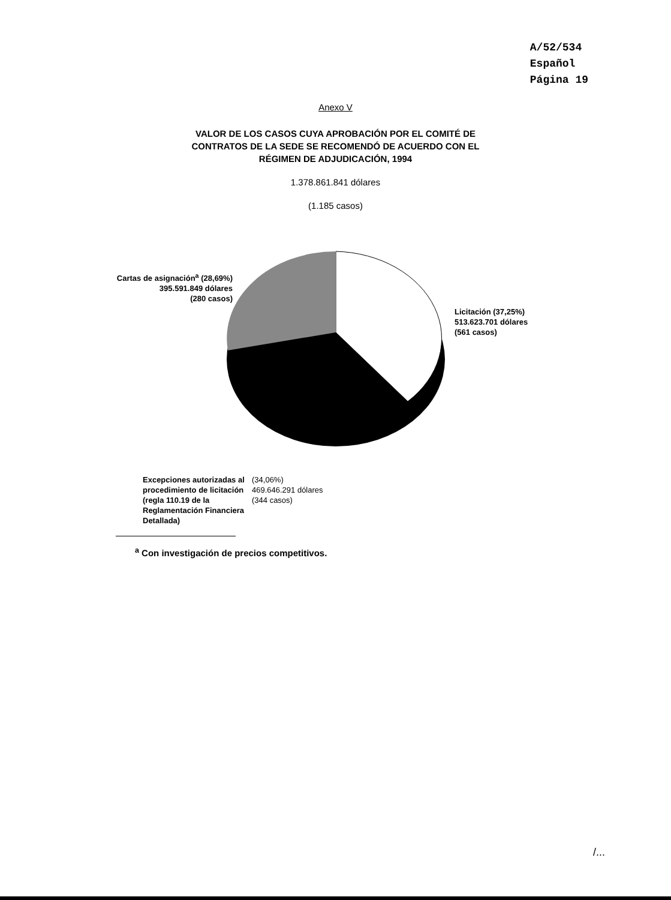A/52/534
Español
Página 19
Anexo V
VALOR DE LOS CASOS CUYA APROBACIÓN POR EL COMITÉ DE
CONTRATOS DE LA SEDE SE RECOMENDÓ DE ACUERDO CON EL
RÉGIMEN DE ADJUDICACIÓN, 1994
1.378.861.841 dólares
(1.185 casos)
Cartas de asignación<sup>a</sup> (28,69%)
395.591.849 dólares
(280 casos)
Licitación (37,25%)
513.623.701 dólares
(561 casos)
Excepciones autorizadas al procedimiento de licitación (regla 110.19 de la Reglamentación Financiera Detallada)
(34,06%)
469.646.291 dólares
(344 casos)
<sup>a</sup> Con investigación de precios competitivos.
/...